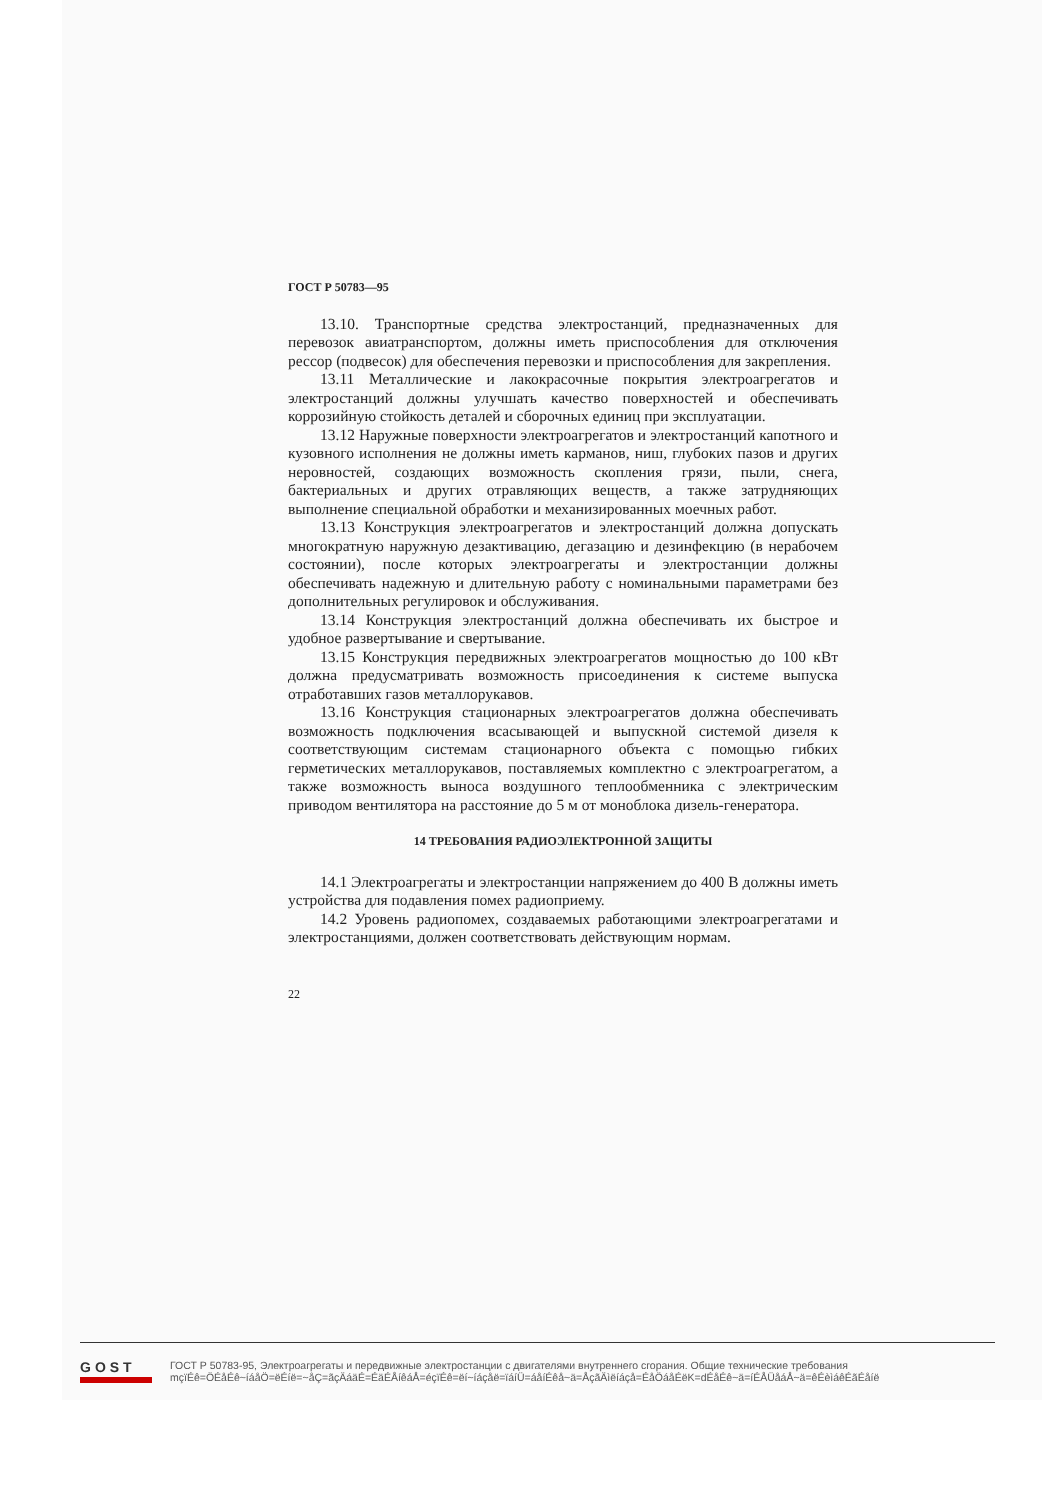ГОСТ Р 50783—95
13.10. Транспортные средства электростанций, предназначенных для перевозок авиатранспортом, должны иметь приспособления для отключения рессор (подвесок) для обеспечения перевозки и приспособления для закрепления.
13.11 Металлические и лакокрасочные покрытия электроагрегатов и электростанций должны улучшать качество поверхностей и обеспечивать коррозийную стойкость деталей и сборочных единиц при эксплуатации.
13.12 Наружные поверхности электроагрегатов и электростанций капотного и кузовного исполнения не должны иметь карманов, ниш, глубоких пазов и других неровностей, создающих возможность скопления грязи, пыли, снега, бактериальных и других отравляющих веществ, а также затрудняющих выполнение специальной обработки и механизированных моечных работ.
13.13 Конструкция электроагрегатов и электростанций должна допускать многократную наружную дезактивацию, дегазацию и дезинфекцию (в нерабочем состоянии), после которых электроагрегаты и электростанции должны обеспечивать надежную и длительную работу с номинальными параметрами без дополнительных регулировок и обслуживания.
13.14 Конструкция электростанций должна обеспечивать их быстрое и удобное развертывание и свертывание.
13.15 Конструкция передвижных электроагрегатов мощностью до 100 кВт должна предусматривать возможность присоединения к системе выпуска отработавших газов металлорукавов.
13.16 Конструкция стационарных электроагрегатов должна обеспечивать возможность подключения всасывающей и выпускной системой дизеля к соответствующим системам стационарного объекта с помощью гибких герметических металлорукавов, поставляемых комплектно с электроагрегатом, а также возможность выноса воздушного теплообменника с электрическим приводом вентилятора на расстояние до 5 м от моноблока дизель-генератора.
14 ТРЕБОВАНИЯ РАДИОЭЛЕКТРОННОЙ ЗАЩИТЫ
14.1 Электроагрегаты и электростанции напряжением до 400 В должны иметь устройства для подавления помех радиоприему.
14.2 Уровень радиопомех, создаваемых работающими электроагрегатами и электростанциями, должен соответствовать действующим нормам.
22
GOST
ГОСТ Р 50783-95, Электроагрегаты и передвижные электростанции с двигателями внутреннего сгорания. Общие технические требования
mçïÉê=ÖÉåÉê~íáåÖ=ëÉíë=~åÇ=ãçÄáäÉ=ÉäÉÅíêáÅ=éçïÉê=ëí~íáçåë=ïáíÜ=áåíÉêå~ä=ÅçãÄìëíáçå=ÉåÖáåÉëK=dÉåÉê~ä=íÉÅÜåáÅ~ä=êÉèìáêÉãÉåíë